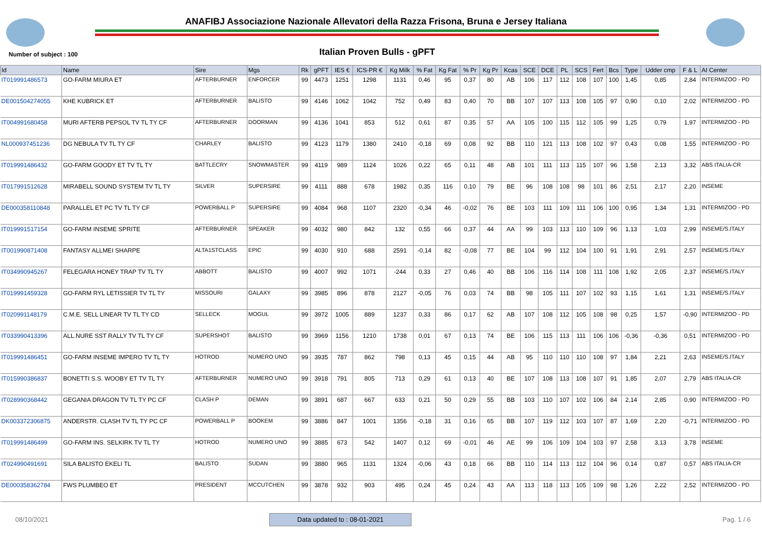ANAFIBJ Associazione Nazionale Allevatori della Razza Frisona, Bruna e Jersey Italiana
Number of subject : 100
Italian Proven Bulls - gPFT
| Id | Name | Sire | Mgs | Rk | gPFT | IES € | ICS-PR € | Kg Milk | % Fat | Kg Fat | % Pr | Kg Pr | Kcas | SCE | DCE | PL | SCS | Fert | Bcs | Type | Udder cmp | F & L | AI Center |
| --- | --- | --- | --- | --- | --- | --- | --- | --- | --- | --- | --- | --- | --- | --- | --- | --- | --- | --- | --- | --- | --- | --- | --- |
| IT019991486573 | GO-FARM MIURA ET | AFTERBURNER | ENFORCER | 99 | 4473 | 1251 | 1298 | 1131 | 0,46 | 95 | 0,37 | 80 | AB | 106 | 117 | 112 | 108 | 107 | 100 | 1,45 | 0,85 | 2,84 | INTERMIZOO - PD |
| DE001504274055 | KHE KUBRICK ET | AFTERBURNER | BALISTO | 99 | 4146 | 1062 | 1042 | 752 | 0,49 | 83 | 0,40 | 70 | BB | 107 | 107 | 113 | 108 | 105 | 97 | 0,90 | 0,10 | 2,02 | INTERMIZOO - PD |
| IT004991680458 | MURI AFTERB PEPSOL TV TL TY CF | AFTERBURNER | DOORMAN | 99 | 4136 | 1041 | 853 | 512 | 0,61 | 87 | 0,35 | 57 | AA | 105 | 100 | 115 | 112 | 105 | 99 | 1,25 | 0,79 | 1,97 | INTERMIZOO - PD |
| NL000937451236 | DG NEBULA TV TL TY CF | CHARLEY | BALISTO | 99 | 4123 | 1179 | 1380 | 2410 | -0,18 | 69 | 0,08 | 92 | BB | 110 | 121 | 113 | 108 | 102 | 97 | 0,43 | 0,08 | 1,55 | INTERMIZOO - PD |
| IT019991486432 | GO-FARM GOODY ET TV TL TY | BATTLECRY | SNOWMASTER | 99 | 4119 | 989 | 1124 | 1026 | 0,22 | 65 | 0,11 | 48 | AB | 101 | 111 | 113 | 115 | 107 | 96 | 1,58 | 2,13 | 3,32 | ABS ITALIA-CR |
| IT017991512628 | MIRABELL SOUND SYSTEM TV TL TY | SILVER | SUPERSIRE | 99 | 4111 | 888 | 678 | 1982 | 0,35 | 116 | 0,10 | 79 | BE | 96 | 108 | 108 | 98 | 101 | 86 | 2,51 | 2,17 | 2,20 | INSEME |
| DE000358110848 | PARALLEL ET PC TV TL TY CF | POWERBALL P | SUPERSIRE | 99 | 4084 | 968 | 1107 | 2320 | -0,34 | 46 | -0,02 | 76 | BE | 103 | 111 | 109 | 111 | 106 | 100 | 0,95 | 1,34 | 1,31 | INTERMIZOO - PD |
| IT019991517154 | GO-FARM INSEME SPRITE | AFTERBURNER | SPEAKER | 99 | 4032 | 980 | 842 | 132 | 0,55 | 66 | 0,37 | 44 | AA | 99 | 103 | 113 | 110 | 109 | 96 | 1,13 | 1,03 | 2,99 | INSEME/S.ITALY |
| IT001990871408 | FANTASY ALLMEI SHARPE | ALTA1STCLASS | EPIC | 99 | 4030 | 910 | 688 | 2591 | -0,14 | 82 | -0,08 | 77 | BE | 104 | 99 | 112 | 104 | 100 | 91 | 1,91 | 2,91 | 2,57 | INSEME/S.ITALY |
| IT034990945267 | FELEGARA HONEY TRAP TV TL TY | ABBOTT | BALISTO | 99 | 4007 | 992 | 1071 | -244 | 0,33 | 27 | 0,46 | 40 | BB | 106 | 116 | 114 | 108 | 111 | 108 | 1,92 | 2,05 | 2,37 | INSEME/S.ITALY |
| IT019991459328 | GO-FARM RYL LETISSIER TV TL TY | MISSOURI | GALAXY | 99 | 3985 | 896 | 878 | 2127 | -0,05 | 76 | 0,03 | 74 | BB | 98 | 105 | 111 | 107 | 102 | 93 | 1,15 | 1,61 | 1,31 | INSEME/S.ITALY |
| IT020991148179 | C.M.E. SELL LINEAR TV TL TY CD | SELLECK | MOGUL | 99 | 3972 | 1005 | 889 | 1237 | 0,33 | 86 | 0,17 | 62 | AB | 107 | 108 | 112 | 105 | 108 | 98 | 0,25 | 1,57 | -0,90 | INTERMIZOO - PD |
| IT033990413396 | ALL.NURE SST RALLY TV TL TY CF | SUPERSHOT | BALISTO | 99 | 3969 | 1156 | 1210 | 1738 | 0,01 | 67 | 0,13 | 74 | BE | 106 | 115 | 113 | 111 | 106 | 106 | -0,36 | -0,36 | 0,51 | INTERMIZOO - PD |
| IT019991486451 | GO-FARM INSEME IMPERO TV TL TY | HOTROD | NUMERO UNO | 99 | 3935 | 787 | 862 | 798 | 0,13 | 45 | 0,15 | 44 | AB | 95 | 110 | 110 | 110 | 108 | 97 | 1,84 | 2,21 | 2,63 | INSEME/S.ITALY |
| IT015990386837 | BONETTI S.S. WOOBY ET TV TL TY | AFTERBURNER | NUMERO UNO | 99 | 3918 | 791 | 805 | 713 | 0,29 | 61 | 0,13 | 40 | BE | 107 | 108 | 113 | 108 | 107 | 91 | 1,85 | 2,07 | 2,79 | ABS ITALIA-CR |
| IT028990368442 | GEGANIA DRAGON TV TL TY PC CF | CLASH P | DEMAN | 99 | 3891 | 687 | 667 | 633 | 0,21 | 50 | 0,29 | 55 | BB | 103 | 110 | 107 | 102 | 106 | 84 | 2,14 | 2,85 | 0,90 | INTERMIZOO - PD |
| DK003372306875 | ANDERSTR. CLASH TV TL TY PC CF | POWERBALL P | BOOKEM | 99 | 3886 | 847 | 1001 | 1356 | -0,18 | 31 | 0,16 | 65 | BB | 107 | 119 | 112 | 103 | 107 | 87 | 1,69 | 2,20 | -0,71 | INTERMIZOO - PD |
| IT019991486499 | GO-FARM INS. SELKIRK TV TL TY | HOTROD | NUMERO UNO | 99 | 3885 | 673 | 542 | 1407 | 0,12 | 69 | -0,01 | 46 | AE | 99 | 106 | 109 | 104 | 103 | 97 | 2,58 | 3,13 | 3,78 | INSEME |
| IT024990491691 | SILA BALISTO EKELI TL | BALISTO | SUDAN | 99 | 3880 | 965 | 1131 | 1324 | -0,06 | 43 | 0,18 | 66 | BB | 110 | 114 | 113 | 112 | 104 | 96 | 0,14 | 0,87 | 0,57 | ABS ITALIA-CR |
| DE000358362784 | FWS PLUMBEO ET | PRESIDENT | MCCUTCHEN | 99 | 3878 | 932 | 903 | 495 | 0,24 | 45 | 0,24 | 43 | AA | 113 | 118 | 113 | 105 | 109 | 98 | 1,26 | 2,22 | 2,52 | INTERMIZOO - PD |
08/10/2021 Data updated to : 08-01-2021 Pag. 1 / 6